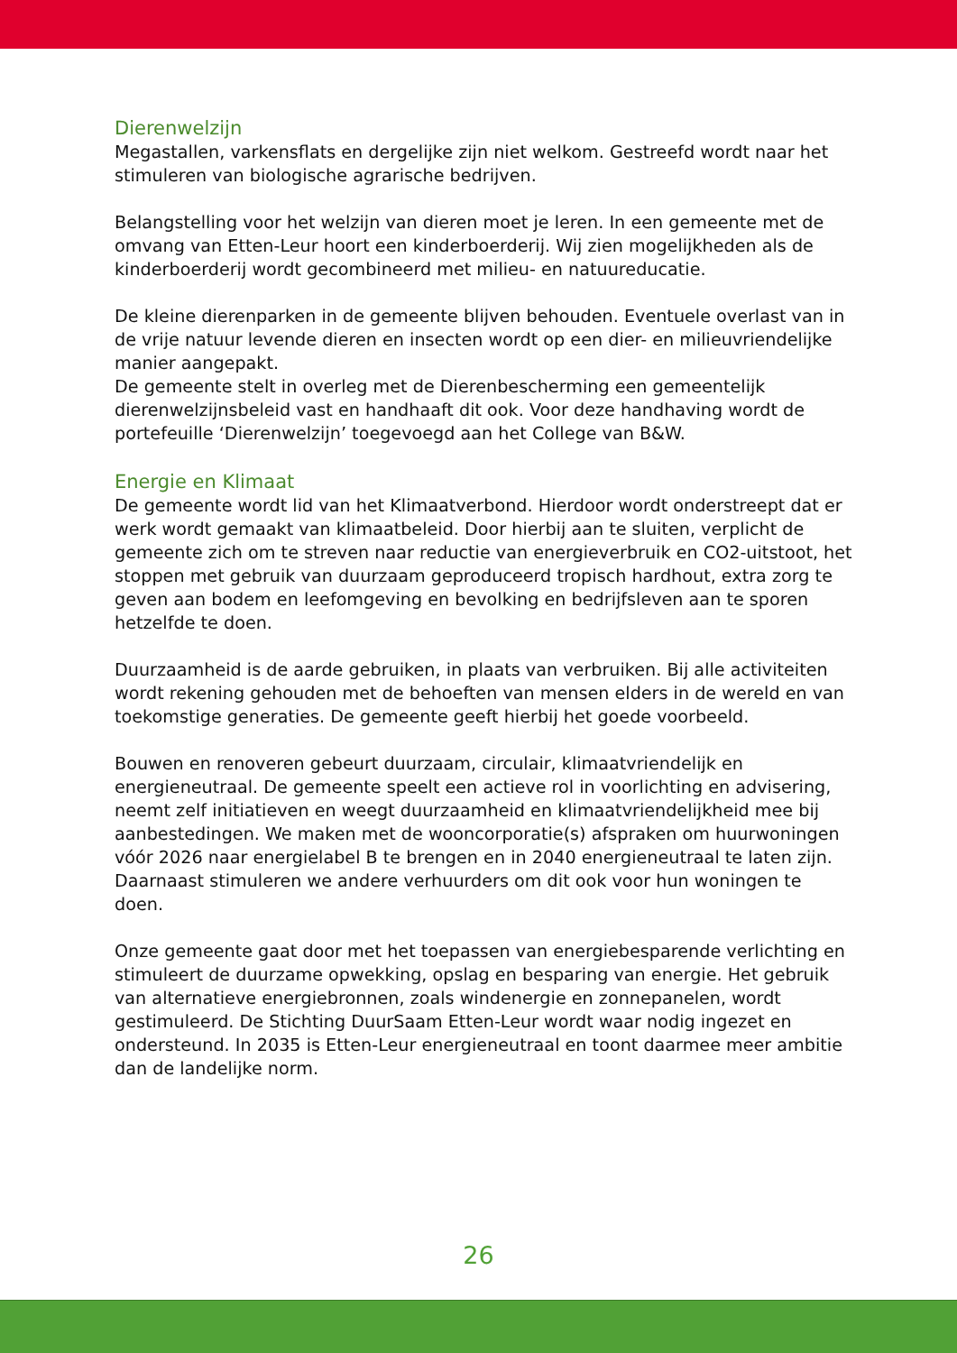Dierenwelzijn
Megastallen, varkensflats en dergelijke zijn niet welkom. Gestreefd wordt naar het stimuleren van biologische agrarische bedrijven.
Belangstelling voor het welzijn van dieren moet je leren. In een gemeente met de omvang van Etten-Leur hoort een kinderboerderij. Wij zien mogelijkheden als de kinderboerderij wordt gecombineerd met milieu- en natuureducatie.
De kleine dierenparken in de gemeente blijven behouden. Eventuele overlast van in de vrije natuur levende dieren en insecten wordt op een dier- en milieuvriendelijke manier aangepakt.
De gemeente stelt in overleg met de Dierenbescherming een gemeentelijk dierenwelzijnsbeleid vast en handhaaft dit ook. Voor deze handhaving wordt de portefeuille ‘Dierenwelzijn’ toegevoegd aan het College van B&W.
Energie en Klimaat
De gemeente wordt lid van het Klimaatverbond. Hierdoor wordt onderstreept dat er werk wordt gemaakt van klimaatbeleid. Door hierbij aan te sluiten, verplicht de gemeente zich om te streven naar reductie van energieverbruik en CO2-uitstoot, het stoppen met gebruik van duurzaam geproduceerd tropisch hardhout, extra zorg te geven aan bodem en leefomgeving en bevolking en bedrijfsleven aan te sporen hetzelfde te doen.
Duurzaamheid is de aarde gebruiken, in plaats van verbruiken. Bij alle activiteiten wordt rekening gehouden met de behoeften van mensen elders in de wereld en van toekomstige generaties. De gemeente geeft hierbij het goede voorbeeld.
Bouwen en renoveren gebeurt duurzaam, circulair, klimaatvriendelijk en energieneutraal. De gemeente speelt een actieve rol in voorlichting en advisering, neemt zelf initiatieven en weegt duurzaamheid en klimaatvriendelijkheid mee bij aanbestedingen. We maken met de wooncorporatie(s) afspraken om huurwoningen vóór 2026 naar energielabel B te brengen en in 2040 energieneutraal te laten zijn. Daarnaast stimuleren we andere verhuurders om dit ook voor hun woningen te doen.
Onze gemeente gaat door met het toepassen van energiebesparende verlichting en stimuleert de duurzame opwekking, opslag en besparing van energie. Het gebruik van alternatieve energiebronnen, zoals windenergie en zonnepanelen, wordt gestimuleerd. De Stichting DuurSaam Etten-Leur wordt waar nodig ingezet en ondersteund. In 2035 is Etten-Leur energieneutraal en toont daarmee meer ambitie dan de landelijke norm.
26